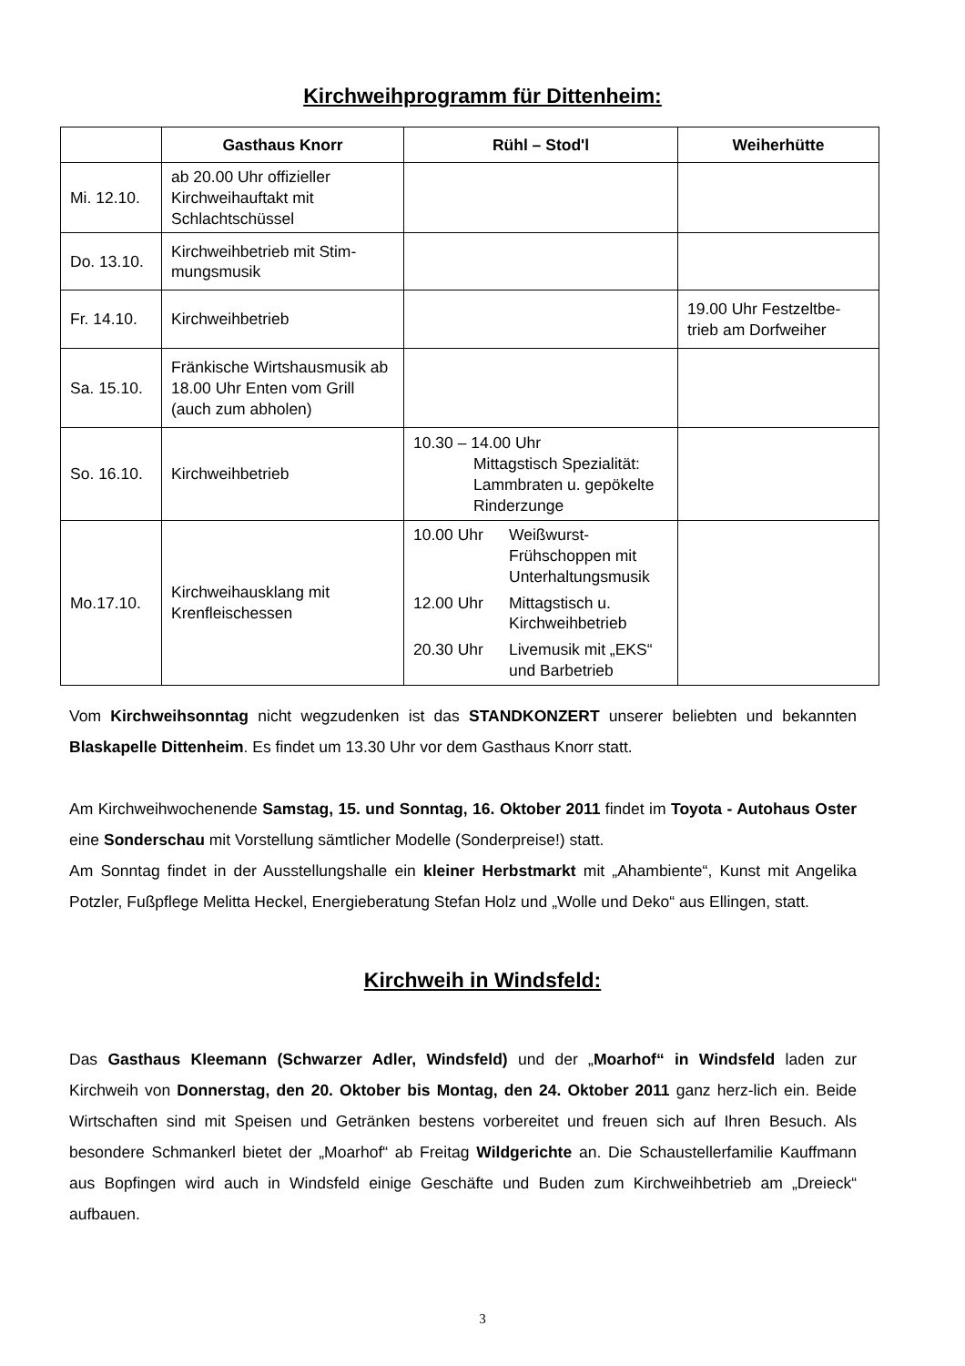Kirchweihprogramm für Dittenheim:
| | Gasthaus Knorr | Rühl – Stod'l | Weiherhütte |
| --- | --- | --- | --- |
| Mi. 12.10. | ab 20.00 Uhr offizieller Kirchweihauftakt mit Schlachtschüssel | | |
| Do. 13.10. | Kirchweihbetrieb mit Stim-mungsmusik | | |
| Fr. 14.10. | Kirchweihbetrieb | | 19.00 Uhr Festzeltbe-trieb am Dorfweiher |
| Sa. 15.10. | Fränkische Wirtshausmusik ab 18.00 Uhr Enten vom Grill (auch zum abholen) | | |
| So. 16.10. | Kirchweihbetrieb | 10.30 – 14.00 Uhr Mittagstisch Spezialität: Lammbraten u. gepökelte Rinderzunge | |
| Mo.17.10. | Kirchweihausklang mit Krenfleischessen | 10.00 Uhr Weißwurst-Frühschoppen mit Unterhaltungsmusik 12.00 Uhr Mittagstisch u. Kirchweihbetrieb 20.30 Uhr Livemusik mit „EKS“ und Barbetrieb | |
Vom Kirchweihsonntag nicht wegzudenken ist das STANDKONZERT unserer beliebten und bekannten Blaskapelle Dittenheim. Es findet um 13.30 Uhr vor dem Gasthaus Knorr statt.
Am Kirchweihwochenende Samstag, 15. und Sonntag, 16. Oktober 2011 findet im Toyota - Autohaus Oster eine Sonderschau mit Vorstellung sämtlicher Modelle (Sonderpreise!) statt.
Am Sonntag findet in der Ausstellungshalle ein kleiner Herbstmarkt mit „Ahambiente“, Kunst mit Angelika Potzler, Fußpflege Melitta Heckel, Energieberatung Stefan Holz und „Wolle und Deko“ aus Ellingen, statt.
Kirchweih in Windsfeld:
Das Gasthaus Kleemann (Schwarzer Adler, Windsfeld) und der „Moarhof“ in Windsfeld laden zur Kirchweih von Donnerstag, den 20. Oktober bis Montag, den 24. Oktober 2011 ganz herz-lich ein. Beide Wirtschaften sind mit Speisen und Getränken bestens vorbereitet und freuen sich auf Ihren Besuch. Als besondere Schmankerl bietet der „Moarhof“ ab Freitag Wildgerichte an. Die Schaustellerfamilie Kauffmann aus Bopfingen wird auch in Windsfeld einige Geschäfte und Buden zum Kirchweihbetrieb am „Dreieck“ aufbauen.
3